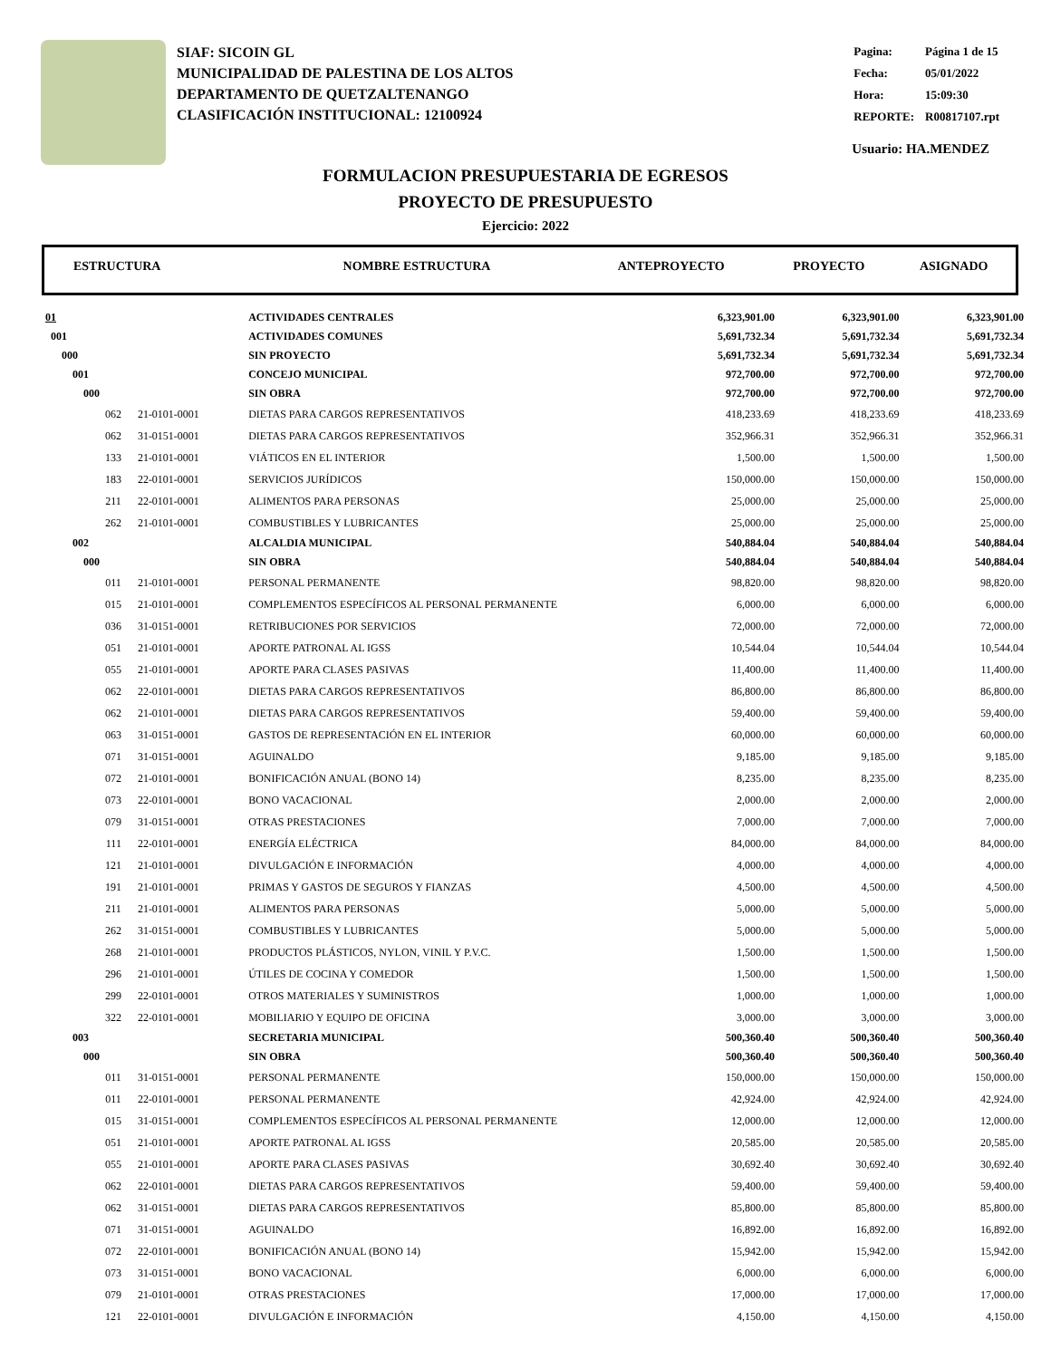SIAF: SICOIN GL
MUNICIPALIDAD DE PALESTINA DE LOS ALTOS
DEPARTAMENTO DE QUETZALTENANGO
CLASIFICACIÓN INSTITUCIONAL: 12100924
| Pagina: | Página 1 de 15 |
| Fecha: | 05/01/2022 |
| Hora: | 15:09:30 |
| REPORTE: | R00817107.rpt |
Usuario: HA.MENDEZ
FORMULACION PRESUPUESTARIA DE EGRESOS
PROYECTO DE PRESUPUESTO
Ejercicio: 2022
| ESTRUCTURA | NOMBRE ESTRUCTURA | ANTEPROYECTO | PROYECTO | ASIGNADO |
| --- | --- | --- | --- | --- |
| 01 | | ACTIVIDADES CENTRALES | 6,323,901.00 | 6,323,901.00 | 6,323,901.00 |
| 001 | | ACTIVIDADES COMUNES | 5,691,732.34 | 5,691,732.34 | 5,691,732.34 |
| 000 | | SIN PROYECTO | 5,691,732.34 | 5,691,732.34 | 5,691,732.34 |
| 001 | | CONCEJO MUNICIPAL | 972,700.00 | 972,700.00 | 972,700.00 |
| 000 | | SIN OBRA | 972,700.00 | 972,700.00 | 972,700.00 |
| 062 | 21-0101-0001 | DIETAS PARA CARGOS REPRESENTATIVOS | 418,233.69 | 418,233.69 | 418,233.69 |
| 062 | 31-0151-0001 | DIETAS PARA CARGOS REPRESENTATIVOS | 352,966.31 | 352,966.31 | 352,966.31 |
| 133 | 21-0101-0001 | VIÁTICOS EN EL INTERIOR | 1,500.00 | 1,500.00 | 1,500.00 |
| 183 | 22-0101-0001 | SERVICIOS JURÍDICOS | 150,000.00 | 150,000.00 | 150,000.00 |
| 211 | 22-0101-0001 | ALIMENTOS PARA PERSONAS | 25,000.00 | 25,000.00 | 25,000.00 |
| 262 | 21-0101-0001 | COMBUSTIBLES Y LUBRICANTES | 25,000.00 | 25,000.00 | 25,000.00 |
| 002 | | ALCALDIA MUNICIPAL | 540,884.04 | 540,884.04 | 540,884.04 |
| 000 | | SIN OBRA | 540,884.04 | 540,884.04 | 540,884.04 |
| 011 | 21-0101-0001 | PERSONAL PERMANENTE | 98,820.00 | 98,820.00 | 98,820.00 |
| 015 | 21-0101-0001 | COMPLEMENTOS ESPECÍFICOS AL PERSONAL PERMANENTE | 6,000.00 | 6,000.00 | 6,000.00 |
| 036 | 31-0151-0001 | RETRIBUCIONES POR SERVICIOS | 72,000.00 | 72,000.00 | 72,000.00 |
| 051 | 21-0101-0001 | APORTE PATRONAL AL IGSS | 10,544.04 | 10,544.04 | 10,544.04 |
| 055 | 21-0101-0001 | APORTE PARA CLASES PASIVAS | 11,400.00 | 11,400.00 | 11,400.00 |
| 062 | 22-0101-0001 | DIETAS PARA CARGOS REPRESENTATIVOS | 86,800.00 | 86,800.00 | 86,800.00 |
| 062 | 21-0101-0001 | DIETAS PARA CARGOS REPRESENTATIVOS | 59,400.00 | 59,400.00 | 59,400.00 |
| 063 | 31-0151-0001 | GASTOS DE REPRESENTACIÓN EN EL INTERIOR | 60,000.00 | 60,000.00 | 60,000.00 |
| 071 | 31-0151-0001 | AGUINALDO | 9,185.00 | 9,185.00 | 9,185.00 |
| 072 | 21-0101-0001 | BONIFICACIÓN ANUAL (BONO 14) | 8,235.00 | 8,235.00 | 8,235.00 |
| 073 | 22-0101-0001 | BONO VACACIONAL | 2,000.00 | 2,000.00 | 2,000.00 |
| 079 | 31-0151-0001 | OTRAS PRESTACIONES | 7,000.00 | 7,000.00 | 7,000.00 |
| 111 | 22-0101-0001 | ENERGÍA ELÉCTRICA | 84,000.00 | 84,000.00 | 84,000.00 |
| 121 | 21-0101-0001 | DIVULGACIÓN E INFORMACIÓN | 4,000.00 | 4,000.00 | 4,000.00 |
| 191 | 21-0101-0001 | PRIMAS Y GASTOS DE SEGUROS Y FIANZAS | 4,500.00 | 4,500.00 | 4,500.00 |
| 211 | 21-0101-0001 | ALIMENTOS PARA PERSONAS | 5,000.00 | 5,000.00 | 5,000.00 |
| 262 | 31-0151-0001 | COMBUSTIBLES Y LUBRICANTES | 5,000.00 | 5,000.00 | 5,000.00 |
| 268 | 21-0101-0001 | PRODUCTOS PLÁSTICOS, NYLON, VINIL Y P.V.C. | 1,500.00 | 1,500.00 | 1,500.00 |
| 296 | 21-0101-0001 | ÚTILES DE COCINA Y COMEDOR | 1,500.00 | 1,500.00 | 1,500.00 |
| 299 | 22-0101-0001 | OTROS MATERIALES Y SUMINISTROS | 1,000.00 | 1,000.00 | 1,000.00 |
| 322 | 22-0101-0001 | MOBILIARIO Y EQUIPO DE OFICINA | 3,000.00 | 3,000.00 | 3,000.00 |
| 003 | | SECRETARIA MUNICIPAL | 500,360.40 | 500,360.40 | 500,360.40 |
| 000 | | SIN OBRA | 500,360.40 | 500,360.40 | 500,360.40 |
| 011 | 31-0151-0001 | PERSONAL PERMANENTE | 150,000.00 | 150,000.00 | 150,000.00 |
| 011 | 22-0101-0001 | PERSONAL PERMANENTE | 42,924.00 | 42,924.00 | 42,924.00 |
| 015 | 31-0151-0001 | COMPLEMENTOS ESPECÍFICOS AL PERSONAL PERMANENTE | 12,000.00 | 12,000.00 | 12,000.00 |
| 051 | 21-0101-0001 | APORTE PATRONAL AL IGSS | 20,585.00 | 20,585.00 | 20,585.00 |
| 055 | 21-0101-0001 | APORTE PARA CLASES PASIVAS | 30,692.40 | 30,692.40 | 30,692.40 |
| 062 | 22-0101-0001 | DIETAS PARA CARGOS REPRESENTATIVOS | 59,400.00 | 59,400.00 | 59,400.00 |
| 062 | 31-0151-0001 | DIETAS PARA CARGOS REPRESENTATIVOS | 85,800.00 | 85,800.00 | 85,800.00 |
| 071 | 31-0151-0001 | AGUINALDO | 16,892.00 | 16,892.00 | 16,892.00 |
| 072 | 22-0101-0001 | BONIFICACIÓN ANUAL (BONO 14) | 15,942.00 | 15,942.00 | 15,942.00 |
| 073 | 31-0151-0001 | BONO VACACIONAL | 6,000.00 | 6,000.00 | 6,000.00 |
| 079 | 21-0101-0001 | OTRAS PRESTACIONES | 17,000.00 | 17,000.00 | 17,000.00 |
| 121 | 22-0101-0001 | DIVULGACIÓN E INFORMACIÓN | 4,150.00 | 4,150.00 | 4,150.00 |